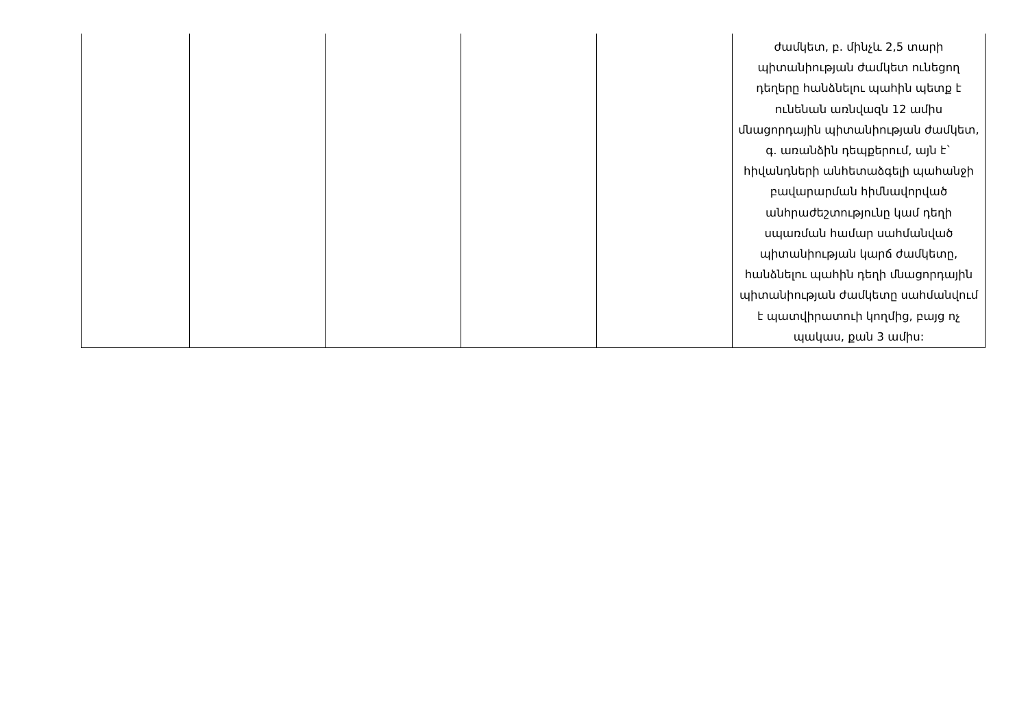| | | | | | ժամկետ, բ. մինչև 2,5 տարի պիտանիության ժամկետ ունեցող դեղերը հանձնելու պահին պետք է ունենան առնվազն 12 ամիս մնացորդային պիտանիության ժամկետ, գ. առանձին դեպքերում, այն է` հիվանդների անհետաձգելի պահանջի բավարարման հիմնավորված անհրաժեշտությունը կամ դեղի սպառման համար սահմանված պիտանիության կարճ ժամկետը, հանձնելու պահին դեղի մնացորդային պիտանիության ժամկետը սահմանվում է պատվիրատուի կողմից, բայց ոչ պակաս, քան 3 ամիս: |